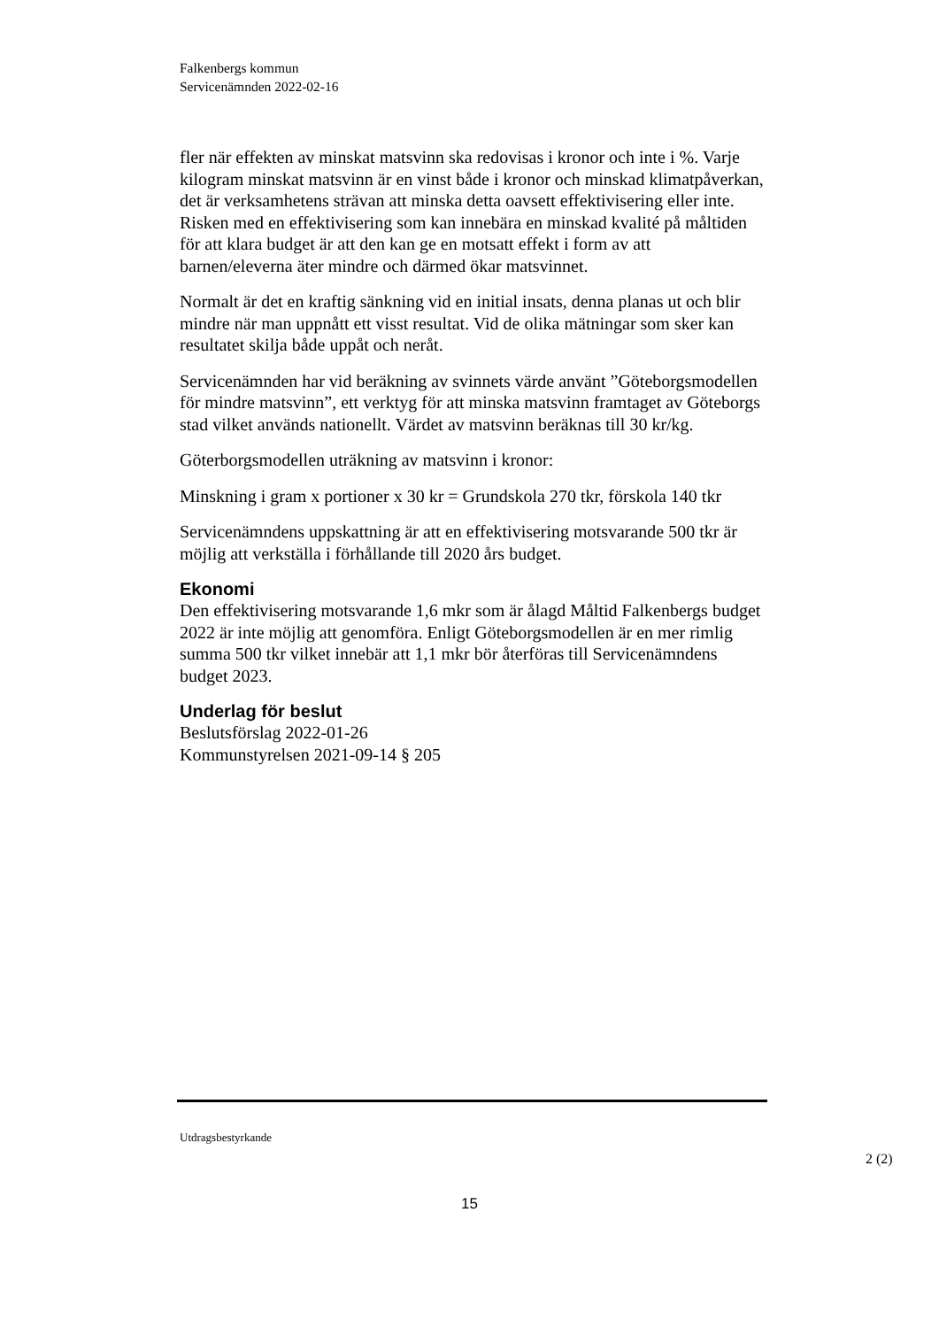Falkenbergs kommun
Servicenämnden 2022-02-16
fler när effekten av minskat matsvinn ska redovisas i kronor och inte i %. Varje kilogram minskat matsvinn är en vinst både i kronor och minskad klimatpåverkan, det är verksamhetens strävan att minska detta oavsett effektivisering eller inte. Risken med en effektivisering som kan innebära en minskad kvalité på måltiden för att klara budget är att den kan ge en motsatt effekt i form av att barnen/eleverna äter mindre och därmed ökar matsvinnet.
Normalt är det en kraftig sänkning vid en initial insats, denna planas ut och blir mindre när man uppnått ett visst resultat. Vid de olika mätningar som sker kan resultatet skilja både uppåt och neråt.
Servicenämnden har vid beräkning av svinnets värde använt ”Göteborgsmodellen för mindre matsvinn”, ett verktyg för att minska matsvinn framtaget av Göteborgs stad vilket används nationellt. Värdet av matsvinn beräknas till 30 kr/kg.
Göterborgsmodellen uträkning av matsvinn i kronor:
Minskning i gram x portioner x 30 kr = Grundskola 270 tkr, förskola 140 tkr
Servicenämndens uppskattning är att en effektivisering motsvarande 500 tkr är möjlig att verkställa i förhållande till 2020 års budget.
Ekonomi
Den effektivisering motsvarande 1,6 mkr som är ålagd Måltid Falkenbergs budget 2022 är inte möjlig att genomföra. Enligt Göteborgsmodellen är en mer rimlig summa 500 tkr vilket innebär att 1,1 mkr bör återföras till Servicenämndens budget 2023.
Underlag för beslut
Beslutsförslag 2022-01-26
Kommunstyrelsen 2021-09-14 § 205
Utdragsbestyrkande
2 (2)
15